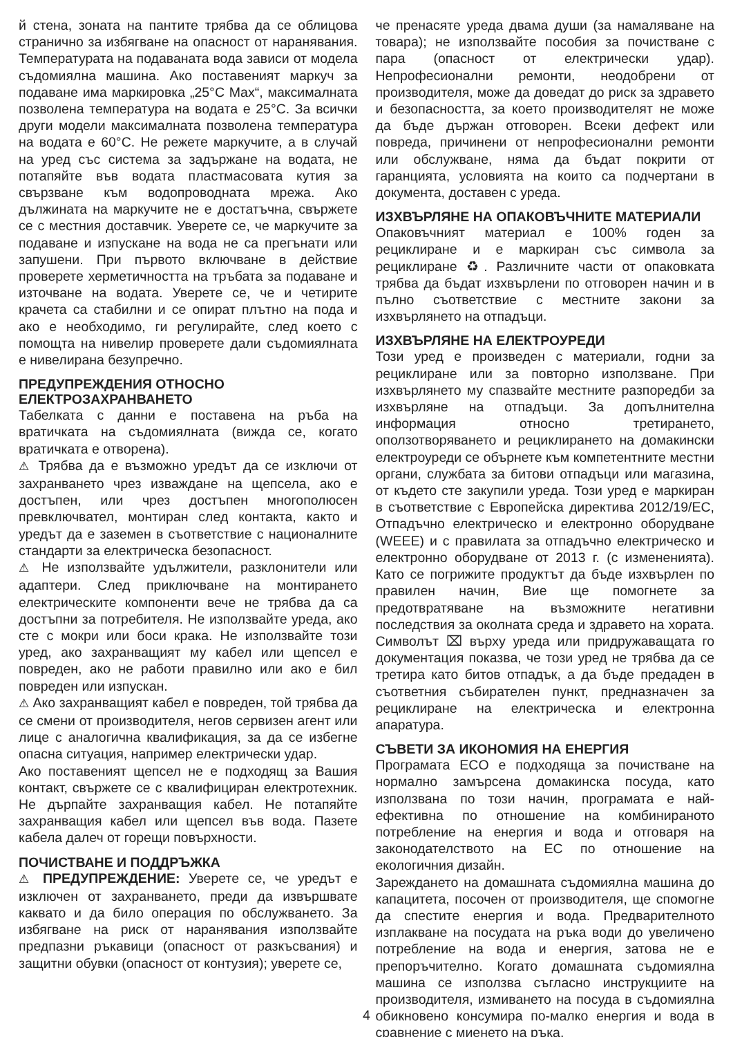й стена, зоната на пантите трябва да се облицова странично за избягване на опасност от наранявания. Температурата на подаваната вода зависи от модела съдомиялна машина. Ако поставеният маркуч за подаване има маркировка „25°C Max“, максималната позволена температура на водата е 25°C. За всички други модели максималната позволена температура на водата е 60°C. Не режете маркучите, а в случай на уред със система за задържане на водата, не потапяйте във водата пластмасовата кутия за свързване към водопроводната мрежа. Ако дължината на маркучите не е достатъчна, свържете се с местния доставчик. Уверете се, че маркучите за подаване и изпускане на вода не са прегънати или запушени. При първото включване в действие проверете херметичността на тръбата за подаване и източване на водата. Уверете се, че и четирите крачета са стабилни и се опират плътно на пода и ако е необходимо, ги регулирайте, след което с помощта на нивелир проверете дали съдомиялната е нивелирана безупречно.
ПРЕДУПРЕЖДЕНИЯ ОТНОСНО ЕЛЕКТРОЗАХРАНВАНЕТО
Табелката с данни е поставена на ръба на вратичката на съдомиялната (вижда се, когато вратичката е отворена).
⚠ Трябва да е възможно уредът да се изключи от захранването чрез изваждане на щепсела, ако е достъпен, или чрез достъпен многополюсен превключвател, монтиран след контакта, както и уредът да е заземен в съответствие с националните стандарти за електрическа безопасност.
⚠ Не използвайте удължители, разклонители или адаптери. След приключване на монтирането електрическите компоненти вече не трябва да са достъпни за потребителя. Не използвайте уреда, ако сте с мокри или боси крака. Не използвайте този уред, ако захранващият му кабел или щепсел е повреден, ако не работи правилно или ако е бил повреден или изпускан.
⚠ Ако захранващият кабел е повреден, той трябва да се смени от производителя, негов сервизен агент или лице с аналогична квалификация, за да се избегне опасна ситуация, например електрически удар.
Ако поставеният щепсел не е подходящ за Вашия контакт, свържете се с квалифициран електротехник. Не дърпайте захранващия кабел. Не потапяйте захранващия кабел или щепсел във вода. Пазете кабела далеч от горещи повърхности.
ПОЧИСТВАНЕ И ПОДДРЪЖКА
⚠ ПРЕДУПРЕЖДЕНИЕ: Уверете се, че уредът е изключен от захранването, преди да извършвате каквато и да било операция по обслужването. За избягване на риск от наранявания използвайте предпазни ръкавици (опасност от разкъсвания) и защитни обувки (опасност от контузия); уверете се,
че пренасяте уреда двама души (за намаляване на товара); не използвайте пособия за почистване с пара (опасност от електрически удар). Непрофесионални ремонти, неодобрени от производителя, може да доведат до риск за здравето и безопасността, за което производителят не може да бъде държан отговорен. Всеки дефект или повреда, причинени от непрофесионални ремонти или обслужване, няма да бъдат покрити от гаранцията, условията на които са подчертани в документа, доставен с уреда.
ИЗХВЪРЛЯНЕ НА ОПАКОВЪЧНИТЕ МАТЕРИАЛИ
Опаковъчният материал е 100% годен за рециклиране и е маркиран със символа за рециклиране ♻. Различните части от опаковката трябва да бъдат изхвърлени по отговорен начин и в пълно съответствие с местните закони за изхвърлянето на отпадъци.
ИЗХВЪРЛЯНЕ НА ЕЛЕКТРОУРЕДИ
Този уред е произведен с материали, годни за рециклиране или за повторно използване. При изхвърлянето му спазвайте местните разпоредби за изхвърляне на отпадъци. За допълнителна информация относно третирането, оползотворяването и рециклирането на домакински електроуреди се обърнете към компетентните местни органи, службата за битови отпадъци или магазина, от където сте закупили уреда. Този уред е маркиран в съответствие с Европейска директива 2012/19/ЕС, Отпадъчно електрическо и електронно оборудване (WEEE) и с правилата за отпадъчно електрическо и електронно оборудване от 2013 г. (с измененията). Като се погрижите продуктът да бъде изхвърлен по правилен начин, Вие ще помогнете за предотвратяване на възможните негативни последствия за околната среда и здравето на хората. Символът ⌧ върху уреда или придружаващата го документация показва, че този уред не трябва да се третира като битов отпадък, а да бъде предаден в съответния събирателен пункт, предназначен за рециклиране на електрическа и електронна апаратура.
СЪВЕТИ ЗА ИКОНОМИЯ НА ЕНЕРГИЯ
Програмата ECO е подходяща за почистване на нормално замърсена домакинска посуда, като използвана по този начин, програмата е най-ефективна по отношение на комбинираното потребление на енергия и вода и отговаря на законодателството на ЕС по отношение на екологичния дизайн.
Зареждането на домашната съдомиялна машина до капацитета, посочен от производителя, ще спомогне да спестите енергия и вода. Предварителното изплакване на посудата на ръка води до увеличено потребление на вода и енергия, затова не е препоръчително. Когато домашната съдомиялна машина се използва съгласно инструкциите на производителя, измиването на посуда в съдомиялна обикновено консумира по-малко енергия и вода в сравнение с миенето на ръка.
4